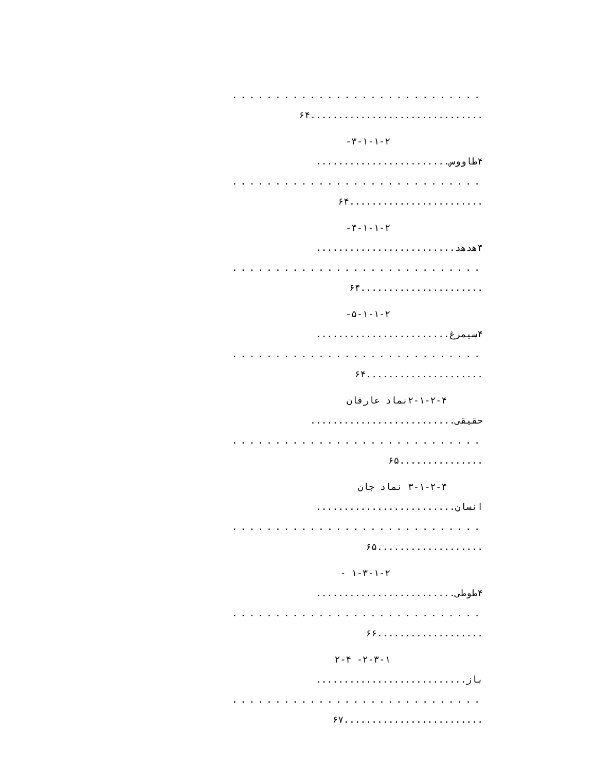.............................
...............................۶۴
۳-۱-۱-۲-
۴طاووس........................
.............................
........................۶۴
۴-۱-۱-۲-
۴هدهد.........................
.............................
......................۶۴
۵-۱-۱-۲-
۴سیمرغ........................
.............................
.....................۶۴
۲-۱-۲-۴نماد عارفان
حقیقی..........................
.............................
...............۶۵
۳-۱-۲-۴ نماد جان
انسان.........................
.............................
...................۶۵
۱-۳-۱-۲ -
۴طوطی.........................
.............................
...................۶۶
۲-۳-۱- ۲-۴
باز...........................
.............................
.........................۶۷